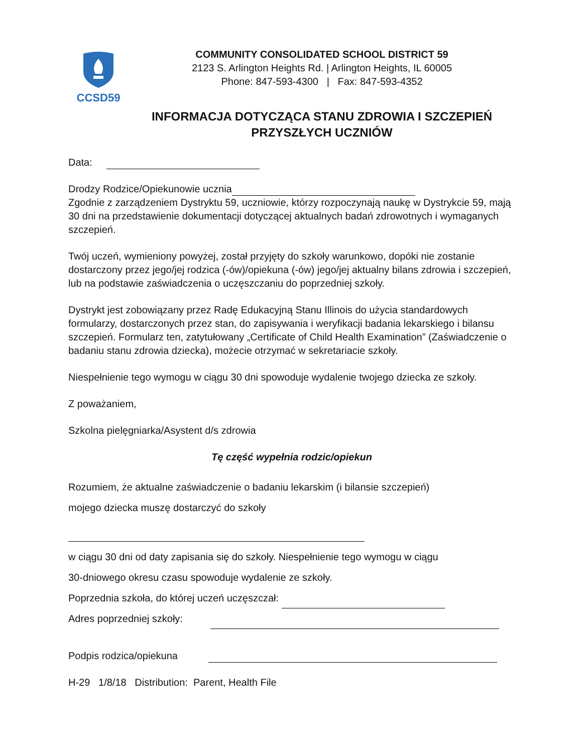CCSD59
COMMUNITY CONSOLIDATED SCHOOL DISTRICT 59
2123 S. Arlington Heights Rd. | Arlington Heights, IL 60005
Phone: 847-593-4300 | Fax: 847-593-4352
INFORMACJA DOTYCZĄCA STANU ZDROWIA I SZCZEPIEŃ
PRZYSZŁYCH UCZNIÓW
Data:
Drodzy Rodzice/Opiekunowie ucznia
Zgodnie z zarządzeniem Dystryktu 59, uczniowie, którzy rozpoczynają naukę w Dystrykcie 59, mają 30 dni na przedstawienie dokumentacji dotyczącej aktualnych badań zdrowotnych i wymaganych szczepień.
Twój uczeń, wymieniony powyżej, został przyjęty do szkoły warunkowo, dopóki nie zostanie dostarczony przez jego/jej rodzica (-ów)/opiekuna (-ów) jego/jej aktualny bilans zdrowia i szczepień, lub na podstawie zaświadczenia o uczęszczaniu do poprzedniej szkoły.
Dystrykt jest zobowiązany przez Radę Edukacyjną Stanu Illinois do użycia standardowych formularzy, dostarczonych przez stan, do zapisywania i weryfikacji badania lekarskiego i bilansu szczepień. Formularz ten, zatytułowany „Certificate of Child Health Examination” (Zaświadczenie o badaniu stanu zdrowia dziecka), możecie otrzymać w sekretariacie szkoły.
Niespełnienie tego wymogu w ciągu 30 dni spowoduje wydalenie twojego dziecka ze szkoły.
Z poważaniem,
Szkolna pielęgniarka/Asystent d/s zdrowia
Tę część wypełnia rodzic/opiekun
Rozumiem, że aktualne zaświadczenie o badaniu lekarskim (i bilansie szczepień)
mojego dziecka muszę dostarczyć do szkoły
w ciągu 30 dni od daty zapisania się do szkoły. Niespełnienie tego wymogu w ciągu
30-dniowego okresu czasu spowoduje wydalenie ze szkoły.
Poprzednia szkoła, do której uczeń uczęszczał:
Adres poprzedniej szkoły:
Podpis rodzica/opiekuna
H-29 1/8/18 Distribution: Parent, Health File